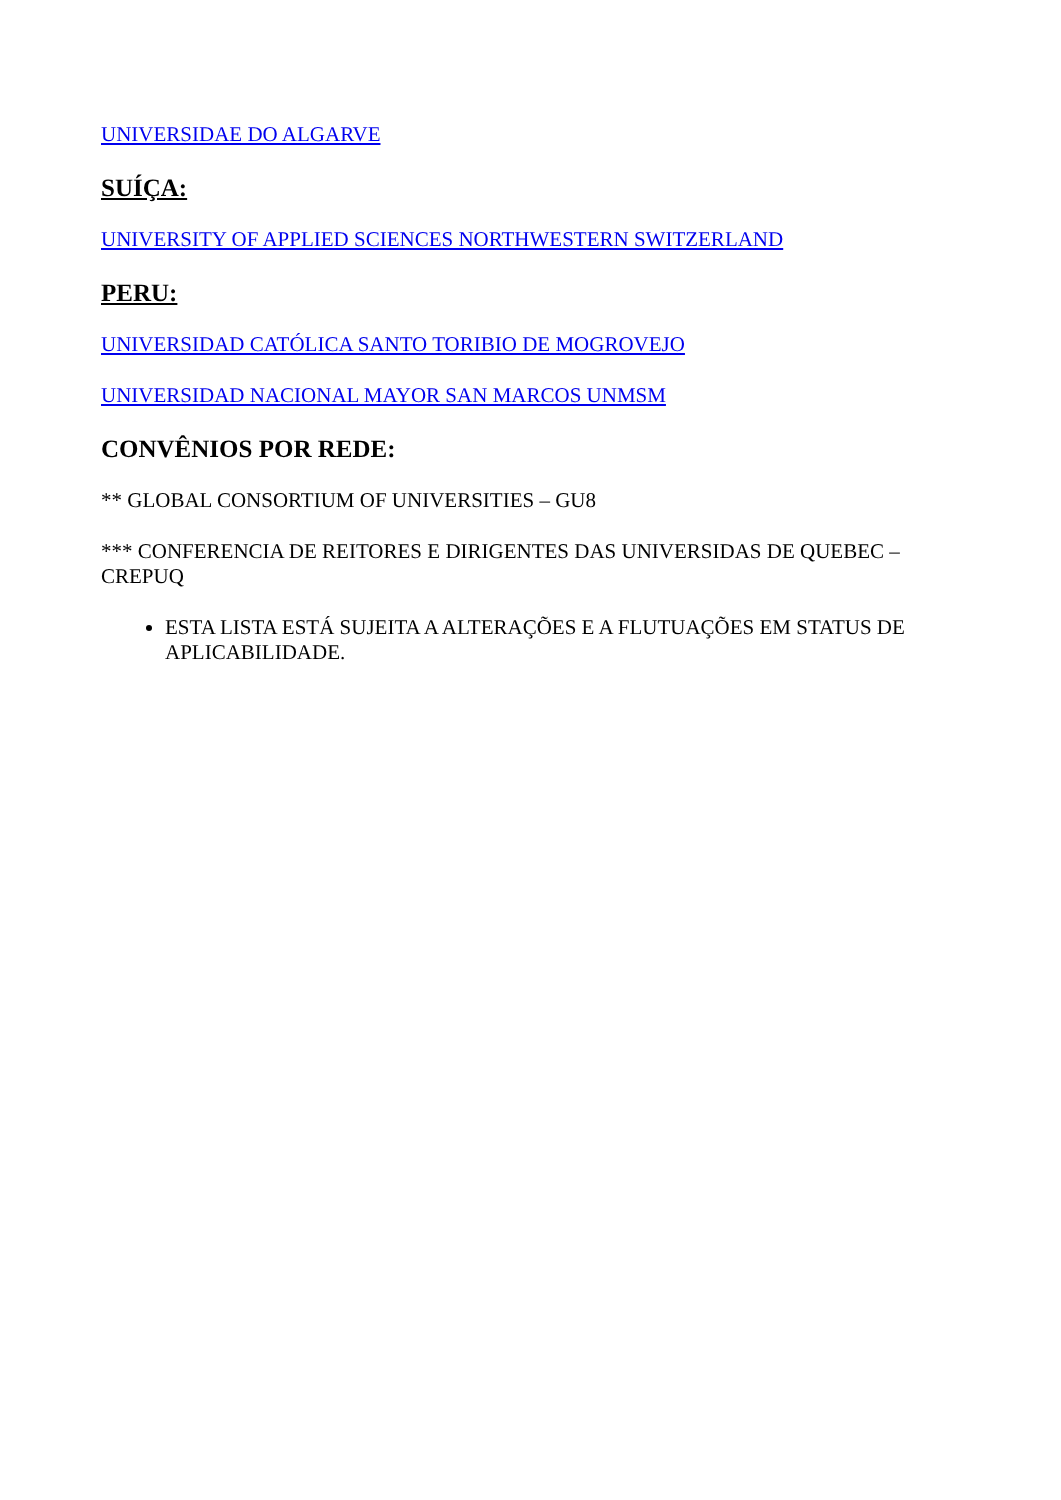UNIVERSIDAE DO ALGARVE
SUÍÇA:
UNIVERSITY OF APPLIED SCIENCES NORTHWESTERN SWITZERLAND
PERU:
UNIVERSIDAD CATÓLICA SANTO TORIBIO DE MOGROVEJO
UNIVERSIDAD NACIONAL MAYOR SAN MARCOS UNMSM
CONVÊNIOS POR REDE:
** GLOBAL CONSORTIUM OF UNIVERSITIES – GU8
*** CONFERENCIA DE REITORES E DIRIGENTES DAS UNIVERSIDAS DE QUEBEC – CREPUQ
ESTA LISTA ESTÁ SUJEITA A ALTERAÇÕES E A FLUTUAÇÕES EM STATUS DE APLICABILIDADE.